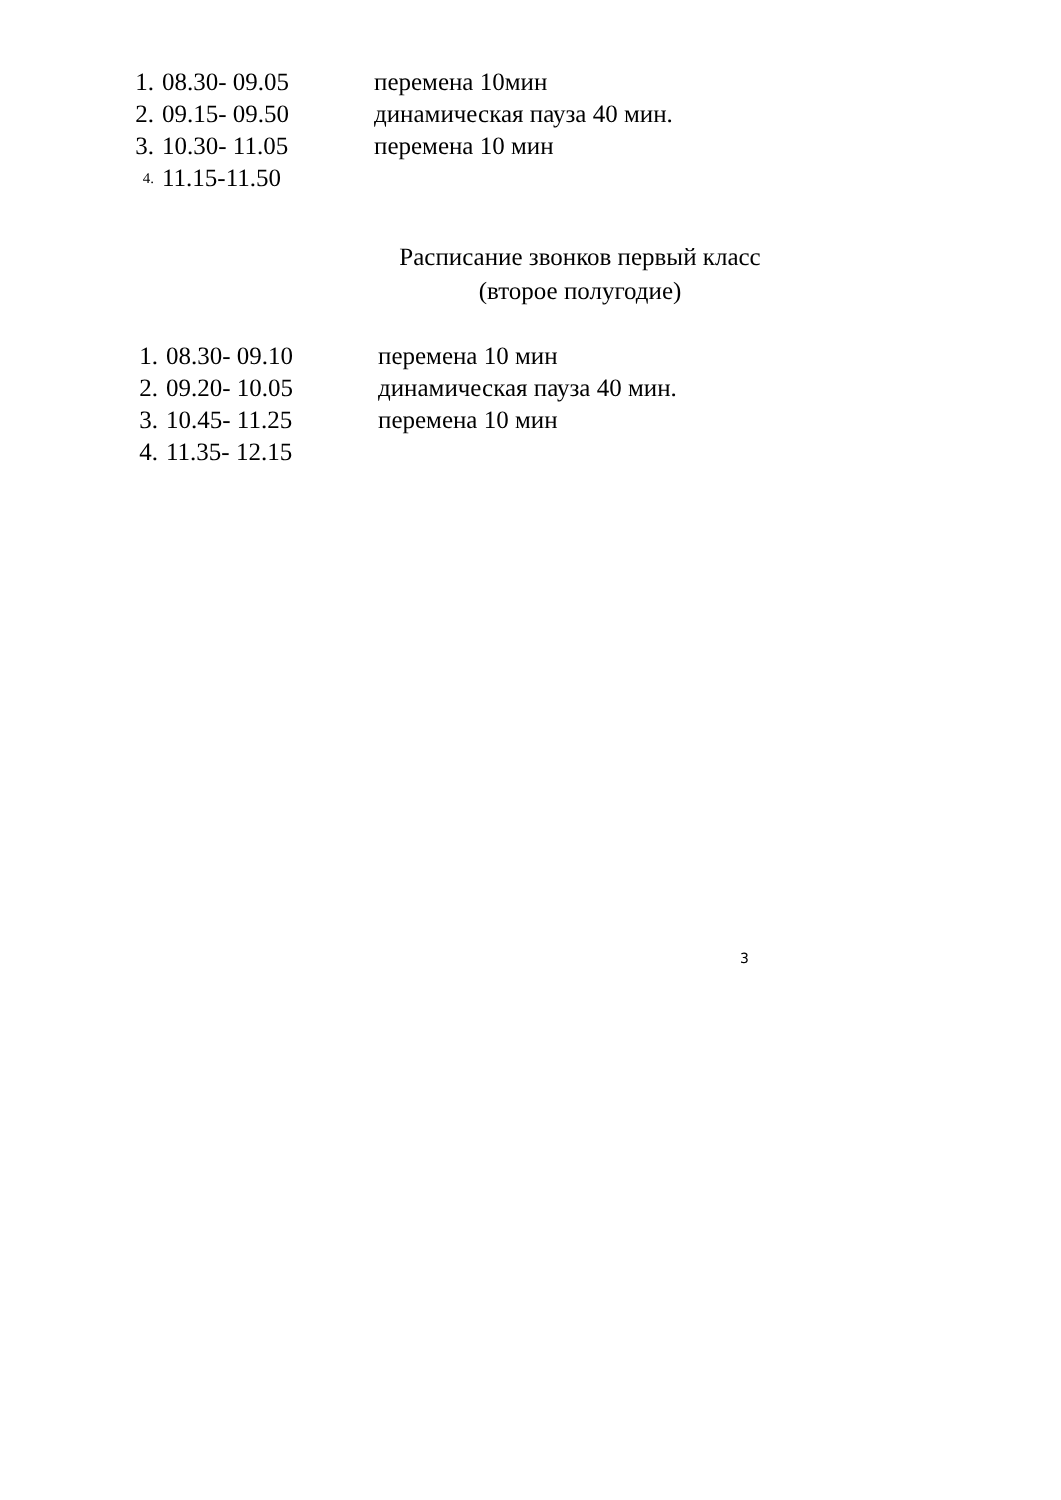1. 08.30- 09.05 перемена 10мин
2. 09.15- 09.50 динамическая пауза 40 мин.
3. 10.30- 11.05 перемена 10 мин
4. 11.15-11.50
Расписание звонков первый класс
(второе полугодие)
1. 08.30- 09.10 перемена 10 мин
2. 09.20- 10.05 динамическая пауза 40 мин.
3. 10.45- 11.25 перемена 10 мин
4. 11.35- 12.15
3